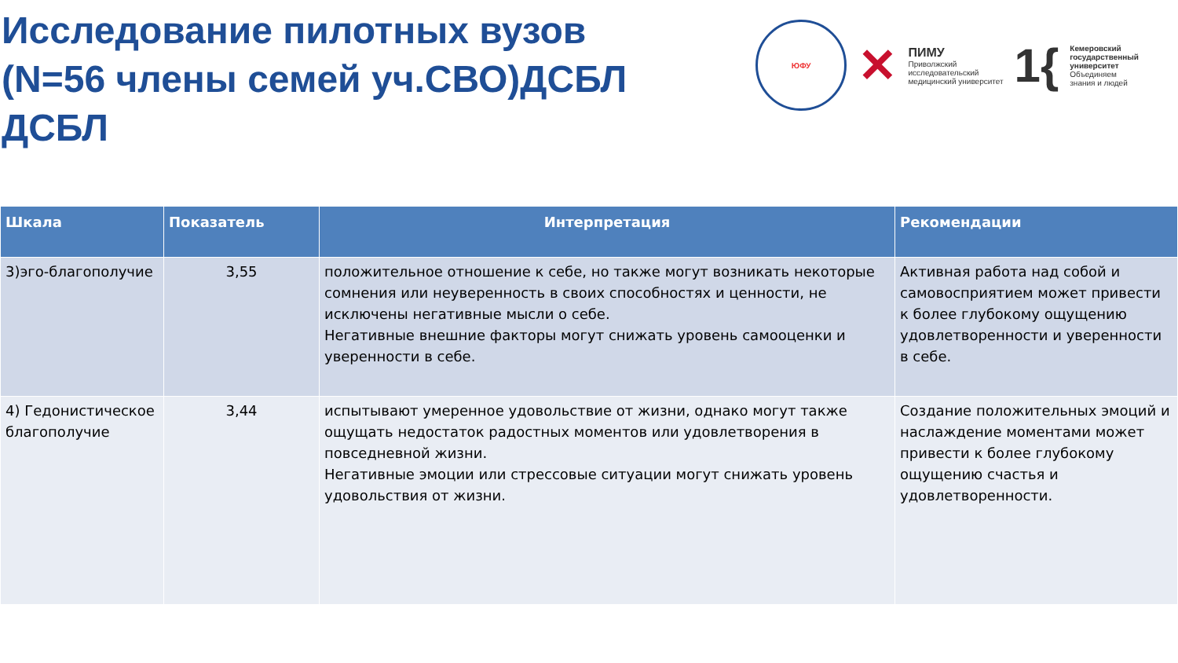Исследование пилотных вузов (N=56 члены семей уч.СВО)ДСБЛ ДСБЛ
ЮФУ
✕
ПИМУ
Приволжский
исследовательский
медицинский университет
1{
Кемеровский
государственный
университет
Объединяем
знания и людей
| Шкала | Показатель | Интерпретация | Рекомендации |
| --- | --- | --- | --- |
| 3)эго-благополучие | 3,55 | положительное отношение к себе, но также могут возникать некоторые сомнения или неуверенность в своих способностях и ценности, не исключены негативные мысли о себе. Негативные внешние факторы могут снижать уровень самооценки и уверенности в себе. | Активная работа над собой и самовосприятием может привести к более глубокому ощущению удовлетворенности и уверенности в себе. |
| 4) Гедонистическое благополучие | 3,44 | испытывают умеренное удовольствие от жизни, однако могут также ощущать недостаток радостных моментов или удовлетворения в повседневной жизни. Негативные эмоции или стрессовые ситуации могут снижать уровень удовольствия от жизни. | Создание положительных эмоций и наслаждение моментами может привести к более глубокому ощущению счастья и удовлетворенности. |